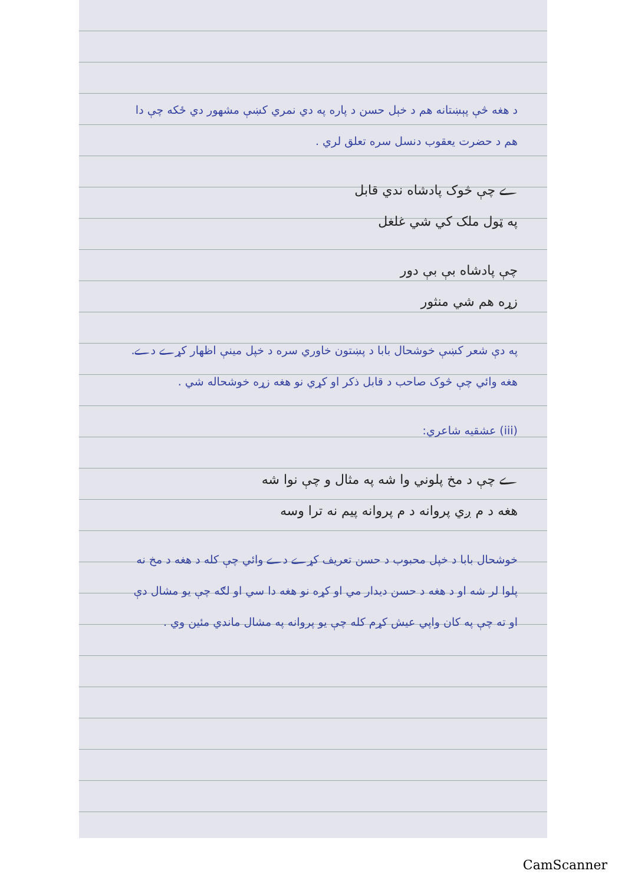د هغه څې پېښتانه هم د خېل حسن د پاره په دي نمري کښې مشهور دي ځکه چې دا هم د حضرت يعقوب دنسل سره تعلق لري .
ے چې څوک پادشاه ندي قابل
په ټول ملک کي شي غلغل
چې پادشاه بې بې دور
زړه هم شي منثور
په دې شعر کښې خوشحال بابا د پښتون خاوري سره د خپل مينې اظهار کړے دے. هغه وائي چې څوک صاحب د قابل ذکر او کړي نو هغه زړه خوشحاله شي .
(iii) عشقيه شاعري:
ے چې د مخ پلوني وا شه په مثال و چې نوا شه
هغه د م ږي پروانه د م پروانه پيم نه ترا وسه
خوشحال بابا د خپل محبوب د حسن تعريف کړے دے وائي چې کله د هغه د مخ نه پلوا لر شه او د هغه د حسن ديدار مي او کړه نو هغه دا سي او لګه چې يو مشال دې او ته چې په کان واپي عيش کړم کله چې يو پروانه په مشال ماندي مئين وي .
CamScanner